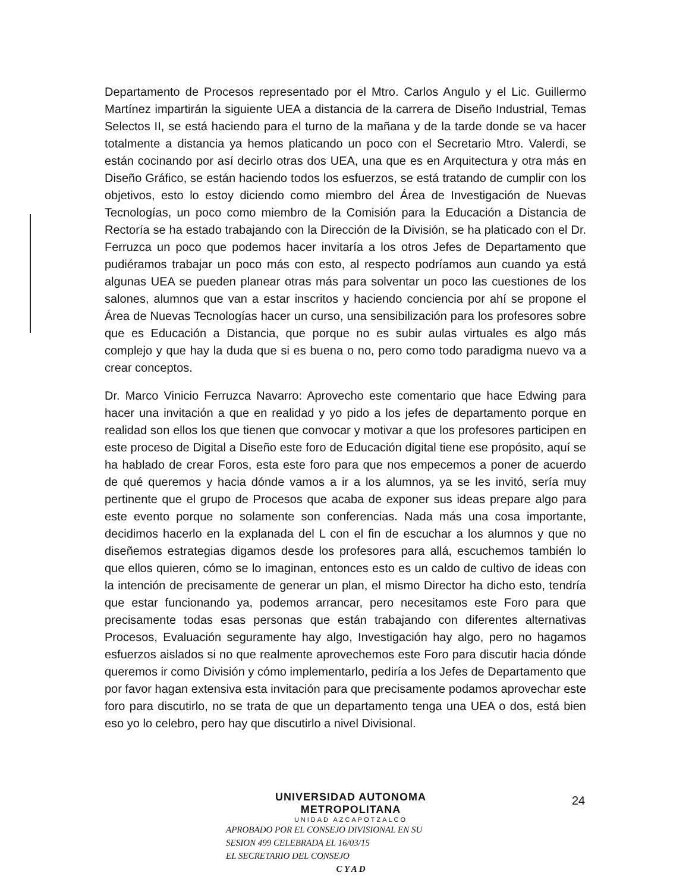Departamento de Procesos representado por el Mtro. Carlos Angulo y el Lic. Guillermo Martínez impartirán la siguiente UEA a distancia de la carrera de Diseño Industrial, Temas Selectos II, se está haciendo para el turno de la mañana y de la tarde donde se va hacer totalmente a distancia ya hemos platicando un poco con el Secretario Mtro. Valerdi, se están cocinando por así decirlo otras dos UEA, una que es en Arquitectura y otra más en Diseño Gráfico, se están haciendo todos los esfuerzos, se está tratando de cumplir con los objetivos, esto lo estoy diciendo como miembro del Área de Investigación de Nuevas Tecnologías, un poco como miembro de la Comisión para la Educación a Distancia de Rectoría se ha estado trabajando con la Dirección de la División, se ha platicado con el Dr. Ferruzca un poco que podemos hacer invitaría a los otros Jefes de Departamento que pudiéramos trabajar un poco más con esto, al respecto podríamos aun cuando ya está algunas UEA se pueden planear otras más para solventar un poco las cuestiones de los salones, alumnos que van a estar inscritos y haciendo conciencia por ahí se propone el Área de Nuevas Tecnologías hacer un curso, una sensibilización para los profesores sobre que es Educación a Distancia, que porque no es subir aulas virtuales es algo más complejo y que hay la duda que si es buena o no, pero como todo paradigma nuevo va a crear conceptos.
Dr. Marco Vinicio Ferruzca Navarro: Aprovecho este comentario que hace Edwing para hacer una invitación a que en realidad y yo pido a los jefes de departamento porque en realidad son ellos los que tienen que convocar y motivar a que los profesores participen en este proceso de Digital a Diseño este foro de Educación digital tiene ese propósito, aquí se ha hablado de crear Foros, esta este foro para que nos empecemos a poner de acuerdo de qué queremos y hacia dónde vamos a ir a los alumnos, ya se les invitó, sería muy pertinente que el grupo de Procesos que acaba de exponer sus ideas prepare algo para este evento porque no solamente son conferencias. Nada más una cosa importante, decidimos hacerlo en la explanada del L con el fin de escuchar a los alumnos y que no diseñemos estrategias digamos desde los profesores para allá, escuchemos también lo que ellos quieren, cómo se lo imaginan, entonces esto es un caldo de cultivo de ideas con la intención de precisamente de generar un plan, el mismo Director ha dicho esto, tendría que estar funcionando ya, podemos arrancar, pero necesitamos este Foro para que precisamente todas esas personas que están trabajando con diferentes alternativas Procesos, Evaluación seguramente hay algo, Investigación hay algo, pero no hagamos esfuerzos aislados si no que realmente aprovechemos este Foro para discutir hacia dónde queremos ir como División y cómo implementarlo, pediría a los Jefes de Departamento que por favor hagan extensiva esta invitación para que precisamente podamos aprovechar este foro para discutirlo, no se trata de que un departamento tenga una UEA o dos, está bien eso yo lo celebro, pero hay que discutirlo a nivel Divisional.
24
UNIVERSIDAD AUTONOMA METROPOLITANA
UNIDAD AZCAPOTZALCO
APROBADO POR EL CONSEJO DIVISIONAL EN SU
SESION 499 CELEBRADA EL 16/03/15
EL SECRETARIO DEL CONSEJO
C Y A D